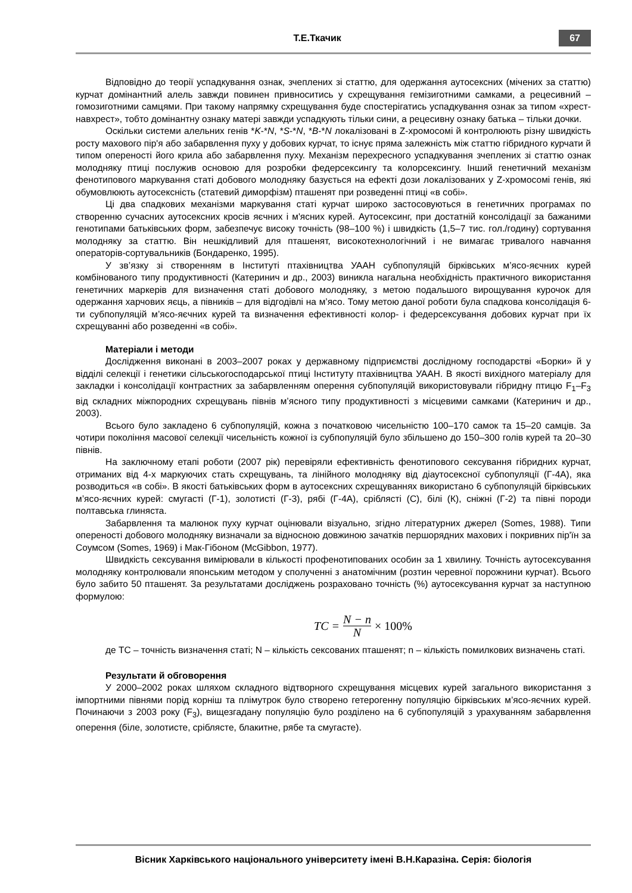Т.Е.Ткачик
67
Відповідно до теорії успадкування ознак, зчеплених зі статтю, для одержання аутосексних (мічених за статтю) курчат домінантний алель завжди повинен привноситись у схрещування гемізиготними самками, а рецесивний – гомозиготними самцями. При такому напрямку схрещування буде спостерігатись успадкування ознак за типом «хрест-навхрест», тобто домінантну ознаку матері завжди успадкують тільки сини, а рецесивну ознаку батька – тільки дочки.
Оскільки системи алельних генів *K-*N, *S-*N, *B-*N локалізовані в Z-хромосомі й контролюють різну швидкість росту махового пір'я або забарвлення пуху у добових курчат, то існує пряма залежність між статтю гібридного курчати й типом опереності його крила або забарвлення пуху. Механізм перехресного успадкування зчеплених зі статтю ознак молодняку птиці послужив основою для розробки федерсексингу та колорсексингу. Інший генетичний механізм фенотипового маркування статі добового молодняку базується на ефекті дози локалізованих у Z-хромосомі генів, які обумовлюють аутосексність (статевий диморфізм) пташенят при розведенні птиці «в собі».
Ці два спадкових механізми маркування статі курчат широко застосовуються в генетичних програмах по створенню сучасних аутосексних кросів яєчних і м'ясних курей. Аутосексинг, при достатній консолідації за бажаними генотипами батьківських форм, забезпечує високу точність (98–100 %) і швидкість (1,5–7 тис. гол./годину) сортування молодняку за статтю. Він нешкідливий для пташенят, високотехнологічний і не вимагає тривалого навчання операторів-сортувальників (Бондаренко, 1995).
У зв’язку зі створенням в Інституті птахівництва УААН субпопуляцій бірківських м’ясо-яєчних курей комбінованого типу продуктивності (Катеринич и др., 2003) виникла нагальна необхідність практичного використання генетичних маркерів для визначення статі добового молодняку, з метою подальшого вирощування курочок для одержання харчових яєць, а півників – для відгодівлі на м’ясо. Тому метою даної роботи була спадкова консолідація 6-ти субпопуляцій м’ясо-яєчних курей та визначення ефективності колор- і федерсексування добових курчат при їх схрещуванні або розведенні «в собі».
Матеріали і методи
Дослідження виконані в 2003–2007 роках у державному підприємстві дослідному господарстві «Борки» й у відділі селекції і генетики сільськогосподарської птиці Інституту птахівництва УААН. В якості вихідного матеріалу для закладки і консолідації контрастних за забарвленням оперення субпопуляцій використовували гібридну птицю F<sub>1</sub>–F<sub>3</sub> від складних міжпородних схрещувань півнів м’ясного типу продуктивності з місцевими самками (Катеринич и др., 2003).
Всього було закладено 6 субпопуляцій, кожна з початковою чисельністю 100–170 самок та 15–20 самців. За чотири покоління масової селекції чисельність кожної із субпопуляцій було збільшено до 150–300 голів курей та 20–30 півнів.
На заключному етапі роботи (2007 рік) перевіряли ефективність фенотипового сексування гібридних курчат, отриманих від 4-х маркуючих стать схрещувань, та лінійного молодняку від діаутосексної субпопуляції (Г-4А), яка розводиться «в собі». В якості батьківських форм в аутосексних схрещуваннях використано 6 субпопуляцій бірківських м’ясо-яєчних курей: смугасті (Г-1), золотисті (Г-3), рябі (Г-4А), сріблясті (С), білі (К), сніжні (Г-2) та півні породи полтавська глиняста.
Забарвлення та малюнок пуху курчат оцінювали візуально, згідно літературних джерел (Somes, 1988). Типи опереності добового молодняку визначали за відносною довжиною зачатків першорядних махових і покривних пір'їн за Соумсом (Somes, 1969) і Мак-Гібоном (McGibbon, 1977).
Швидкість сексування вимірювали в кількості профенотипованих особин за 1 хвилину. Точність аутосексування молодняку контролювали японським методом у сполученні з анатомічним (розтин черевної порожнини курчат). Всього було забито 50 пташенят. За результатами досліджень розраховано точність (%) аутосексування курчат за наступною формулою:
TC = N − n N × 100%
де ТС – точність визначення статі; N – кількість сексованих пташенят; n – кількість помилкових визначень статі.
Результати й обговорення
У 2000–2002 роках шляхом складного відтворного схрещування місцевих курей загального використання з імпортними півнями порід корніш та плімутрок було створено гетерогенну популяцію бірківських м’ясо-яєчних курей. Починаючи з 2003 року (F<sub>3</sub>), вищезгадану популяцію було розділено на 6 субпопуляцій з урахуванням забарвлення оперення (біле, золотисте, сріблясте, блакитне, рябе та смугасте).
Вісник Харківського національного університету імені В.Н.Каразіна. Серія: біологія